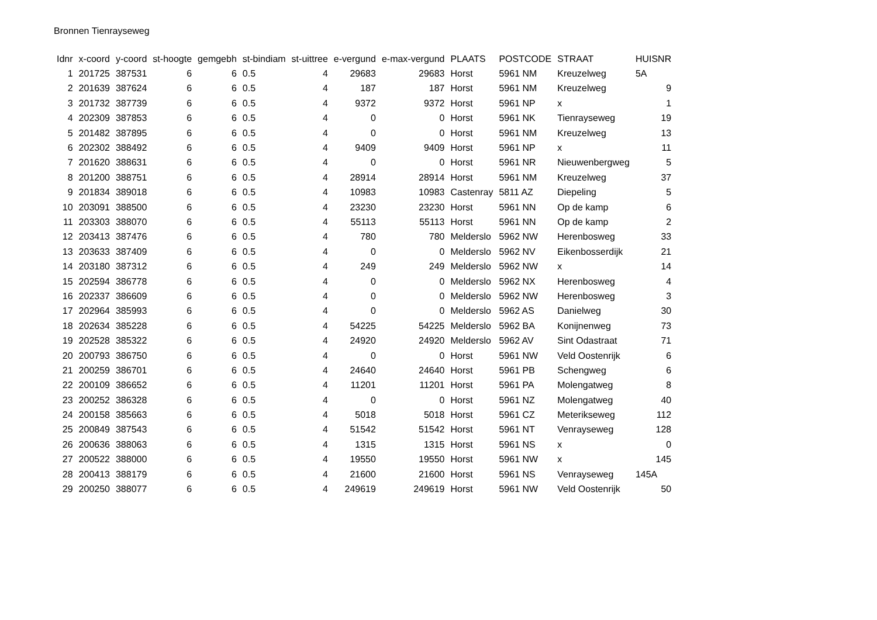Bronnen Tienrayseweg
| Idnr | x-coord | y-coord | st-hoogte | gemgebh | st-bindiam | st-uittree | e-vergund | e-max-vergund | PLAATS | POSTCODE | STRAAT | HUISNR |
| --- | --- | --- | --- | --- | --- | --- | --- | --- | --- | --- | --- | --- |
| 1 | 201725 | 387531 | 6 | 6 | 0.5 | 4 | 29683 | 29683 | Horst | 5961 NM | Kreuzelweg | 5A |
| 2 | 201639 | 387624 | 6 | 6 | 0.5 | 4 | 187 | 187 | Horst | 5961 NM | Kreuzelweg | 9 |
| 3 | 201732 | 387739 | 6 | 6 | 0.5 | 4 | 9372 | 9372 | Horst | 5961 NP | x | 1 |
| 4 | 202309 | 387853 | 6 | 6 | 0.5 | 4 | 0 | 0 | Horst | 5961 NK | Tienrayseweg | 19 |
| 5 | 201482 | 387895 | 6 | 6 | 0.5 | 4 | 0 | 0 | Horst | 5961 NM | Kreuzelweg | 13 |
| 6 | 202302 | 388492 | 6 | 6 | 0.5 | 4 | 9409 | 9409 | Horst | 5961 NP | x | 11 |
| 7 | 201620 | 388631 | 6 | 6 | 0.5 | 4 | 0 | 0 | Horst | 5961 NR | Nieuwenbergweg | 5 |
| 8 | 201200 | 388751 | 6 | 6 | 0.5 | 4 | 28914 | 28914 | Horst | 5961 NM | Kreuzelweg | 37 |
| 9 | 201834 | 389018 | 6 | 6 | 0.5 | 4 | 10983 | 10983 | Castenray | 5811 AZ | Diepeling | 5 |
| 10 | 203091 | 388500 | 6 | 6 | 0.5 | 4 | 23230 | 23230 | Horst | 5961 NN | Op de kamp | 6 |
| 11 | 203303 | 388070 | 6 | 6 | 0.5 | 4 | 55113 | 55113 | Horst | 5961 NN | Op de kamp | 2 |
| 12 | 203413 | 387476 | 6 | 6 | 0.5 | 4 | 780 | 780 | Melderslo | 5962 NW | Herenbosweg | 33 |
| 13 | 203633 | 387409 | 6 | 6 | 0.5 | 4 | 0 | 0 | Melderslo | 5962 NV | Eikenbosserdijk | 21 |
| 14 | 203180 | 387312 | 6 | 6 | 0.5 | 4 | 249 | 249 | Melderslo | 5962 NW | x | 14 |
| 15 | 202594 | 386778 | 6 | 6 | 0.5 | 4 | 0 | 0 | Melderslo | 5962 NX | Herenbosweg | 4 |
| 16 | 202337 | 386609 | 6 | 6 | 0.5 | 4 | 0 | 0 | Melderslo | 5962 NW | Herenbosweg | 3 |
| 17 | 202964 | 385993 | 6 | 6 | 0.5 | 4 | 0 | 0 | Melderslo | 5962 AS | Danielweg | 30 |
| 18 | 202634 | 385228 | 6 | 6 | 0.5 | 4 | 54225 | 54225 | Melderslo | 5962 BA | Konijnenweg | 73 |
| 19 | 202528 | 385322 | 6 | 6 | 0.5 | 4 | 24920 | 24920 | Melderslo | 5962 AV | Sint Odastraat | 71 |
| 20 | 200793 | 386750 | 6 | 6 | 0.5 | 4 | 0 | 0 | Horst | 5961 NW | Veld Oostenrijk | 6 |
| 21 | 200259 | 386701 | 6 | 6 | 0.5 | 4 | 24640 | 24640 | Horst | 5961 PB | Schengweg | 6 |
| 22 | 200109 | 386652 | 6 | 6 | 0.5 | 4 | 11201 | 11201 | Horst | 5961 PA | Molengatweg | 8 |
| 23 | 200252 | 386328 | 6 | 6 | 0.5 | 4 | 0 | 0 | Horst | 5961 NZ | Molengatweg | 40 |
| 24 | 200158 | 385663 | 6 | 6 | 0.5 | 4 | 5018 | 5018 | Horst | 5961 CZ | Meterikseweg | 112 |
| 25 | 200849 | 387543 | 6 | 6 | 0.5 | 4 | 51542 | 51542 | Horst | 5961 NT | Venrayseweg | 128 |
| 26 | 200636 | 388063 | 6 | 6 | 0.5 | 4 | 1315 | 1315 | Horst | 5961 NS | x | 0 |
| 27 | 200522 | 388000 | 6 | 6 | 0.5 | 4 | 19550 | 19550 | Horst | 5961 NW | x | 145 |
| 28 | 200413 | 388179 | 6 | 6 | 0.5 | 4 | 21600 | 21600 | Horst | 5961 NS | Venrayseweg | 145A |
| 29 | 200250 | 388077 | 6 | 6 | 0.5 | 4 | 249619 | 249619 | Horst | 5961 NW | Veld Oostenrijk | 50 |